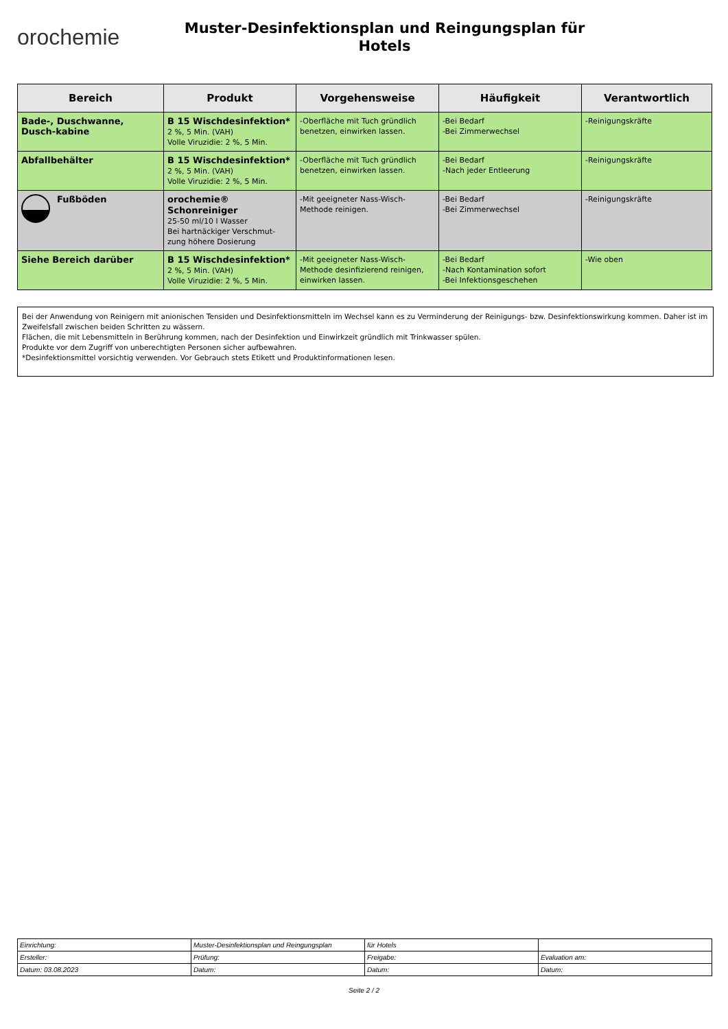orochemie
Muster-Desinfektionsplan und Reingungsplan für
Hotels
| Bereich | Produkt | Vorgehensweise | Häufigkeit | Verantwortlich |
| --- | --- | --- | --- | --- |
| Bade-, Duschwanne, Dusch-kabine | B 15 Wischdesinfektion* 2 %, 5 Min. (VAH) Volle Viruzidie: 2 %, 5 Min. | -Oberfläche mit Tuch gründlich benetzen, einwirken lassen. | -Bei Bedarf -Bei Zimmerwechsel | -Reinigungskräfte |
| Abfallbehälter | B 15 Wischdesinfektion* 2 %, 5 Min. (VAH) Volle Viruzidie: 2 %, 5 Min. | -Oberfläche mit Tuch gründlich benetzen, einwirken lassen. | -Bei Bedarf -Nach jeder Entleerung | -Reinigungskräfte |
| Fußböden | orochemie® Schonreiniger 25-50 ml/10 l Wasser Bei hartnäckiger Verschmut-zung höhere Dosierung | -Mit geeigneter Nass-Wisch-Methode reinigen. | -Bei Bedarf -Bei Zimmerwechsel | -Reinigungskräfte |
| Siehe Bereich darüber | B 15 Wischdesinfektion* 2 %, 5 Min. (VAH) Volle Viruzidie: 2 %, 5 Min. | -Mit geeigneter Nass-Wisch-Methode desinfizierend reinigen, einwirken lassen. | -Bei Bedarf -Nach Kontamination sofort -Bei Infektionsgeschehen | -Wie oben |
Bei der Anwendung von Reinigern mit anionischen Tensiden und Desinfektionsmitteln im Wechsel kann es zu Verminderung der Reinigungs- bzw. Desinfektionswirkung kommen. Daher ist im Zweifelsfall zwischen beiden Schritten zu wässern.
Flächen, die mit Lebensmitteln in Berührung kommen, nach der Desinfektion und Einwirkzeit gründlich mit Trinkwasser spülen.
Produkte vor dem Zugriff von unberechtigten Personen sicher aufbewahren.
*Desinfektionsmittel vorsichtig verwenden. Vor Gebrauch stets Etikett und Produktinformationen lesen.
| Einrichtung: | Muster-Desinfektionsplan und Reingungsplan | für Hotels | |
| Ersteller: | Prüfung: | Freigabe: | Evaluation am: |
| Datum: 03.08.2023 | Datum: | Datum: | Datum: |
Seite 2 / 2